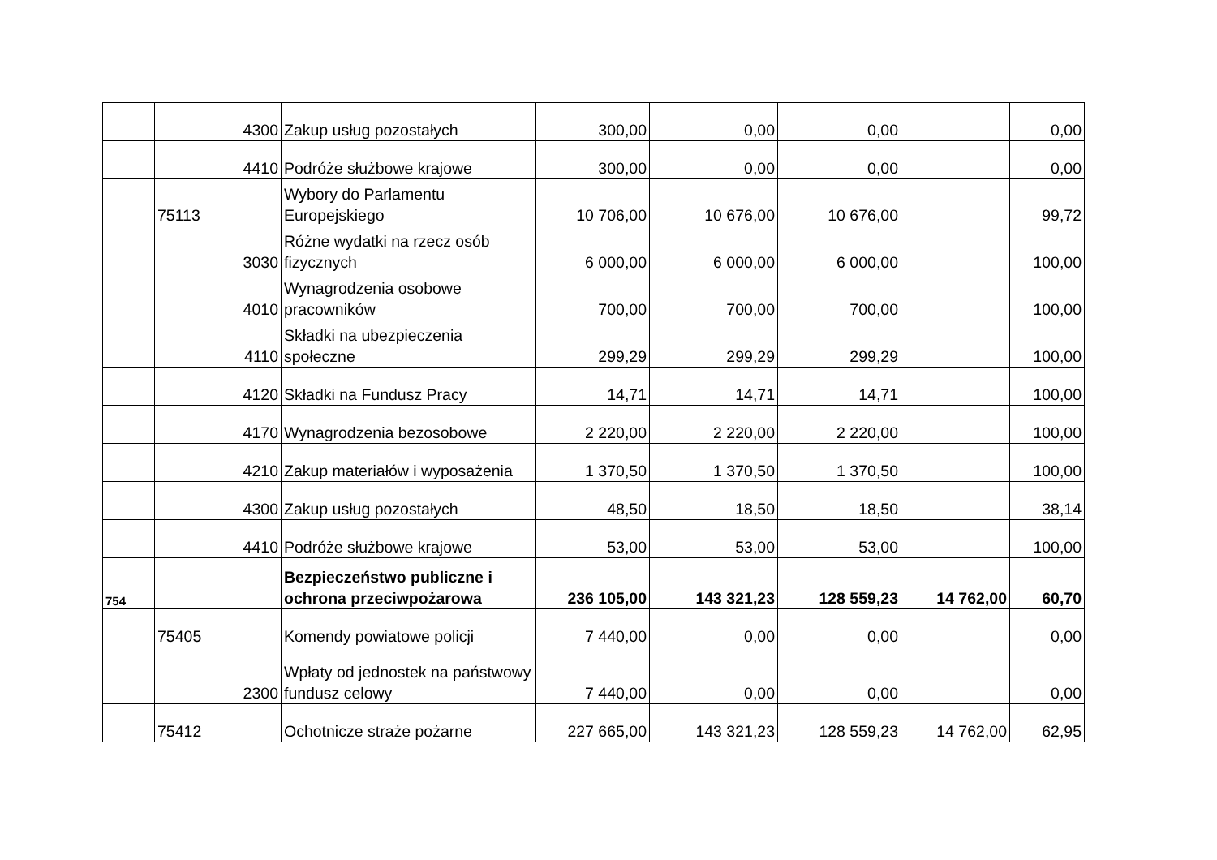| | | 4300 | Zakup usług pozostałych | 300,00 | 0,00 | 0,00 | | 0,00 |
| | | 4410 | Podróże służbowe krajowe | 300,00 | 0,00 | 0,00 | | 0,00 |
| | 75113 | | Wybory do Parlamentu Europejskiego | 10 706,00 | 10 676,00 | 10 676,00 | | 99,72 |
| | | 3030 | Różne wydatki na rzecz osób fizycznych | 6 000,00 | 6 000,00 | 6 000,00 | | 100,00 |
| | | 4010 | Wynagrodzenia osobowe pracowników | 700,00 | 700,00 | 700,00 | | 100,00 |
| | | 4110 | Składki na ubezpieczenia społeczne | 299,29 | 299,29 | 299,29 | | 100,00 |
| | | 4120 | Składki na Fundusz Pracy | 14,71 | 14,71 | 14,71 | | 100,00 |
| | | 4170 | Wynagrodzenia bezosobowe | 2 220,00 | 2 220,00 | 2 220,00 | | 100,00 |
| | | 4210 | Zakup materiałów i wyposażenia | 1 370,50 | 1 370,50 | 1 370,50 | | 100,00 |
| | | 4300 | Zakup usług pozostałych | 48,50 | 18,50 | 18,50 | | 38,14 |
| | | 4410 | Podróże służbowe krajowe | 53,00 | 53,00 | 53,00 | | 100,00 |
| 754 | | | Bezpieczeństwo publiczne i ochrona przeciwpożarowa | 236 105,00 | 143 321,23 | 128 559,23 | 14 762,00 | 60,70 |
| | 75405 | | Komendy powiatowe policji | 7 440,00 | 0,00 | 0,00 | | 0,00 |
| | | 2300 | Wpłaty od jednostek na państwowy fundusz celowy | 7 440,00 | 0,00 | 0,00 | | 0,00 |
| | 75412 | | Ochotnicze straże pożarne | 227 665,00 | 143 321,23 | 128 559,23 | 14 762,00 | 62,95 |